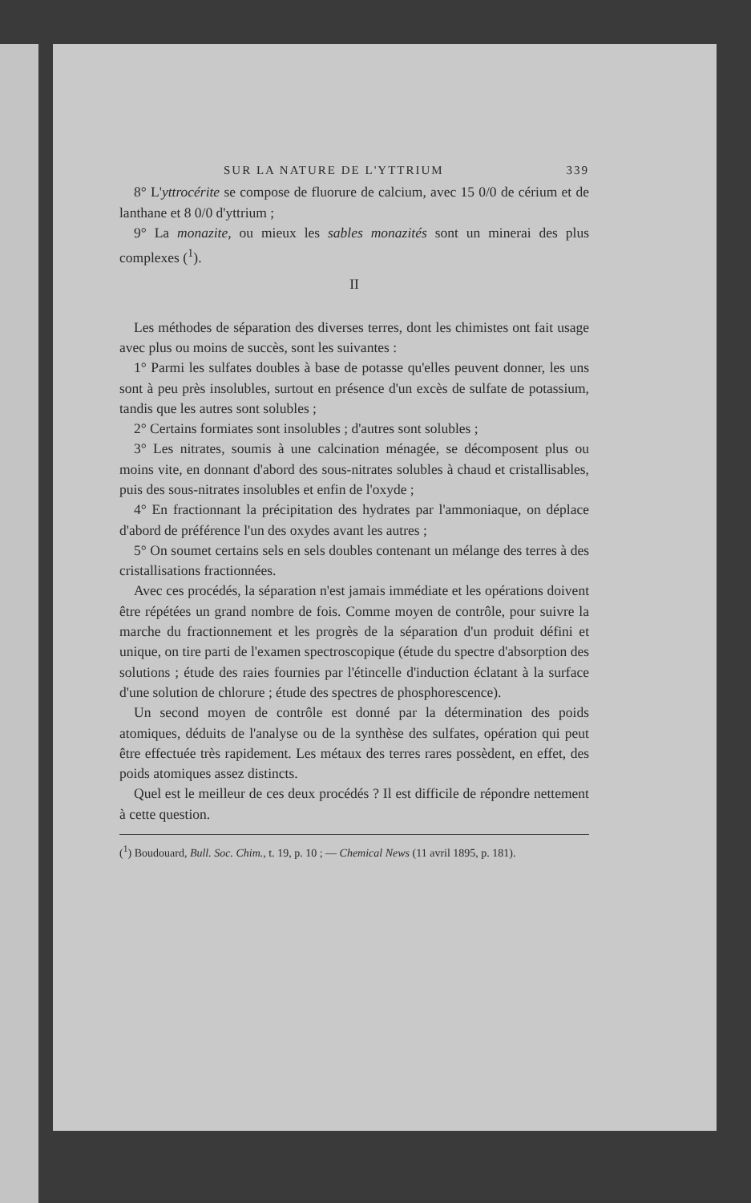SUR LA NATURE DE L'YTTRIUM 339
8° L'yttrocérite se compose de fluorure de calcium, avec 15 0/0 de cérium et de lanthane et 8 0/0 d'yttrium ;
9° La monazite, ou mieux les sables monazités sont un minerai des plus complexes (<sup>1</sup>).
II
Les méthodes de séparation des diverses terres, dont les chimistes ont fait usage avec plus ou moins de succès, sont les suivantes :
1° Parmi les sulfates doubles à base de potasse qu'elles peuvent donner, les uns sont à peu près insolubles, surtout en présence d'un excès de sulfate de potassium, tandis que les autres sont solubles ;
2° Certains formiates sont insolubles ; d'autres sont solubles ;
3° Les nitrates, soumis à une calcination ménagée, se décomposent plus ou moins vite, en donnant d'abord des sous-nitrates solubles à chaud et cristallisables, puis des sous-nitrates insolubles et enfin de l'oxyde ;
4° En fractionnant la précipitation des hydrates par l'ammoniaque, on déplace d'abord de préférence l'un des oxydes avant les autres ;
5° On soumet certains sels en sels doubles contenant un mélange des terres à des cristallisations fractionnées.
Avec ces procédés, la séparation n'est jamais immédiate et les opérations doivent être répétées un grand nombre de fois. Comme moyen de contrôle, pour suivre la marche du fractionnement et les progrès de la séparation d'un produit défini et unique, on tire parti de l'examen spectroscopique (étude du spectre d'absorption des solutions ; étude des raies fournies par l'étincelle d'induction éclatant à la surface d'une solution de chlorure ; étude des spectres de phosphorescence).
Un second moyen de contrôle est donné par la détermination des poids atomiques, déduits de l'analyse ou de la synthèse des sulfates, opération qui peut être effectuée très rapidement. Les métaux des terres rares possèdent, en effet, des poids atomiques assez distincts.
Quel est le meilleur de ces deux procédés ? Il est difficile de répondre nettement à cette question.
(<sup>1</sup>) Boudouard, Bull. Soc. Chim., t. 19, p. 10 ; — Chemical News (11 avril 1895, p. 181).